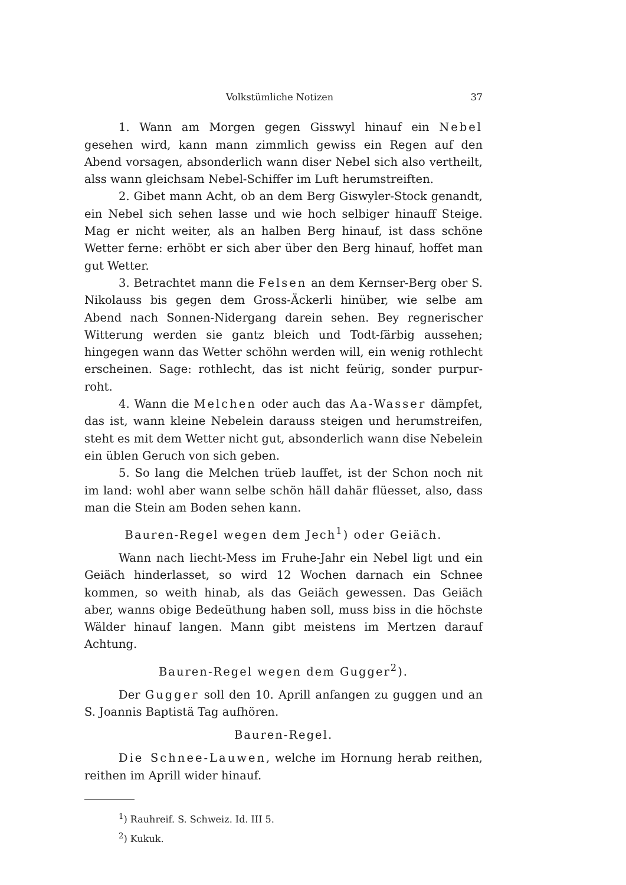Volkstümliche Notizen 37
1. Wann am Morgen gegen Gisswyl hinauf ein Nebel gesehen wird, kann mann zimmlich gewiss ein Regen auf den Abend vorsagen, absonderlich wann diser Nebel sich also vertheilt, alss wann gleichsam Nebel-Schiffer im Luft herumstreiften.
2. Gibet mann Acht, ob an dem Berg Giswyler-Stock genandt, ein Nebel sich sehen lasse und wie hoch selbiger hinauff Steige. Mag er nicht weiter, als an halben Berg hinauf, ist dass schöne Wetter ferne: erhöbt er sich aber über den Berg hinauf, hoffet man gut Wetter.
3. Betrachtet mann die Felsen an dem Kernser-Berg ober S. Nikolauss bis gegen dem Gross-Äckerli hinüber, wie selbe am Abend nach Sonnen-Nidergang darein sehen. Bey regnerischer Witterung werden sie gantz bleich und Todt-färbig aussehen; hingegen wann das Wetter schöhn werden will, ein wenig rothlecht erscheinen. Sage: rothlecht, das ist nicht feürig, sonder purpur-roht.
4. Wann die Melchen oder auch das Aa-Wasser dämpfet, das ist, wann kleine Nebelein darauss steigen und herumstreifen, steht es mit dem Wetter nicht gut, absonderlich wann dise Nebelein ein üblen Geruch von sich geben.
5. So lang die Melchen trüeb lauffet, ist der Schon noch nit im land: wohl aber wann selbe schön häll dahär flüesset, also, dass man die Stein am Boden sehen kann.
Bauren-Regel wegen dem Jech<sup>1</sup>) oder Geiäch.
Wann nach liecht-Mess im Fruhe-Jahr ein Nebel ligt und ein Geiäch hinderlasset, so wird 12 Wochen darnach ein Schnee kommen, so weith hinab, als das Geiäch gewessen. Das Geiäch aber, wanns obige Bedeüthung haben soll, muss biss in die höchste Wälder hinauf langen. Mann gibt meistens im Mertzen darauf Achtung.
Bauren-Regel wegen dem Gugger<sup>2</sup>).
Der Gugger soll den 10. Aprill anfangen zu guggen und an S. Joannis Baptistä Tag aufhören.
Bauren-Regel.
Die Schnee-Lauwen, welche im Hornung herab reithen, reithen im Aprill wider hinauf.
<sup>1</sup>) Rauhreif. S. Schweiz. Id. III 5.
<sup>2</sup>) Kukuk.